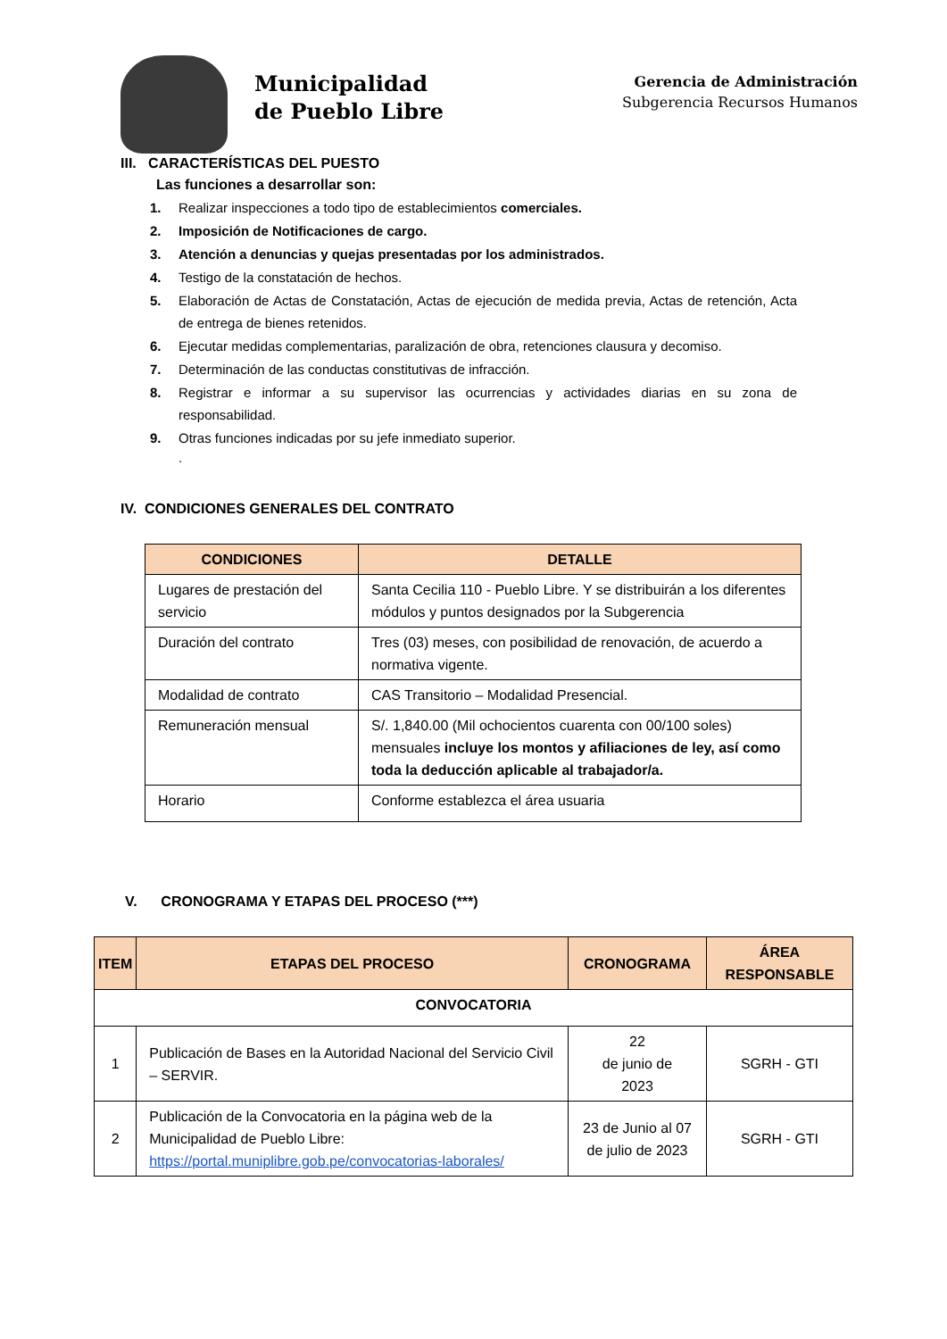Municipalidad
de Pueblo Libre
Gerencia de Administración
Subgerencia Recursos Humanos
III. CARACTERÍSTICAS DEL PUESTO
Las funciones a desarrollar son:
1. Realizar inspecciones a todo tipo de establecimientos comerciales.
2. Imposición de Notificaciones de cargo.
3. Atención a denuncias y quejas presentadas por los administrados.
4. Testigo de la constatación de hechos.
5. Elaboración de Actas de Constatación, Actas de ejecución de medida previa, Actas de retención, Acta de entrega de bienes retenidos.
6. Ejecutar medidas complementarias, paralización de obra, retenciones clausura y decomiso.
7. Determinación de las conductas constitutivas de infracción.
8. Registrar e informar a su supervisor las ocurrencias y actividades diarias en su zona de responsabilidad.
9. Otras funciones indicadas por su jefe inmediato superior.
.
IV. CONDICIONES GENERALES DEL CONTRATO
| CONDICIONES | DETALLE |
| --- | --- |
| Lugares de prestación del servicio | Santa Cecilia 110 - Pueblo Libre. Y se distribuirán a los diferentes módulos y puntos designados por la Subgerencia |
| Duración del contrato | Tres (03) meses, con posibilidad de renovación, de acuerdo a normativa vigente. |
| Modalidad de contrato | CAS Transitorio – Modalidad Presencial. |
| Remuneración mensual | S/. 1,840.00 (Mil ochocientos cuarenta con 00/100 soles) mensuales incluye los montos y afiliaciones de ley, así como toda la deducción aplicable al trabajador/a. |
| Horario | Conforme establezca el área usuaria |
V. CRONOGRAMA Y ETAPAS DEL PROCESO (***)
| ITEM | ETAPAS DEL PROCESO | CRONOGRAMA | ÁREA RESPONSABLE |
| --- | --- | --- | --- |
| CONVOCATORIA | | | |
| 1 | Publicación de Bases en la Autoridad Nacional del Servicio Civil – SERVIR. | 22 de junio de 2023 | SGRH - GTI |
| 2 | Publicación de la Convocatoria en la página web de la Municipalidad de Pueblo Libre: https://portal.muniplibre.gob.pe/convocatorias-laborales/ | 23 de Junio al 07 de julio de 2023 | SGRH - GTI |